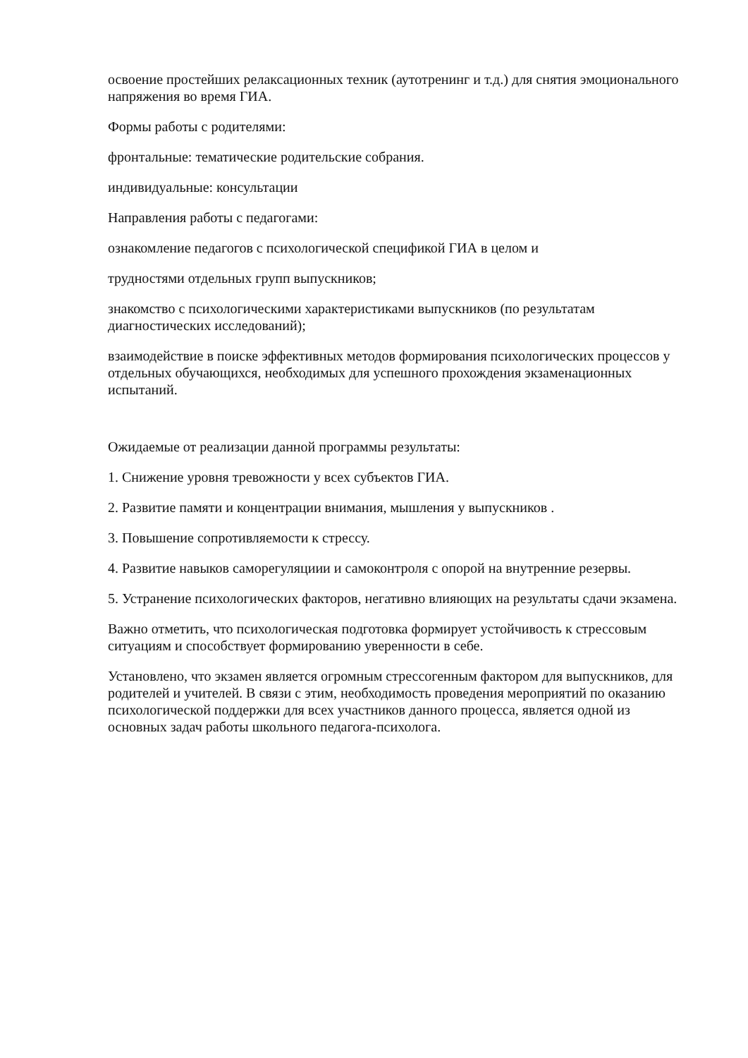освоение простейших релаксационных техник (аутотренинг и т.д.) для снятия эмоционального напряжения во время ГИА.
Формы работы с родителями:
фронтальные: тематические родительские собрания.
индивидуальные: консультации
Направления работы с педагогами:
ознакомление педагогов с психологической спецификой ГИА в целом и
трудностями отдельных групп выпускников;
знакомство с психологическими характеристиками выпускников (по результатам диагностических исследований);
взаимодействие в поиске эффективных методов формирования психологических процессов у отдельных обучающихся, необходимых для успешного прохождения экзаменационных испытаний.
Ожидаемые от реализации данной программы результаты:
1. Снижение уровня тревожности у всех субъектов ГИА.
2. Развитие памяти и концентрации внимания, мышления у выпускников .
3. Повышение сопротивляемости к стрессу.
4. Развитие навыков саморегуляциии и самоконтроля с опорой на внутренние резервы.
5. Устранение психологических факторов, негативно влияющих на результаты сдачи экзамена.
Важно отметить, что психологическая подготовка формирует устойчивость к стрессовым ситуациям и способствует формированию уверенности в себе.
Установлено, что экзамен является огромным стрессогенным фактором для выпускников, для родителей и учителей. В связи с этим, необходимость проведения мероприятий по оказанию психологической поддержки для всех участников данного процесса, является одной из основных задач работы школьного педагога-психолога.